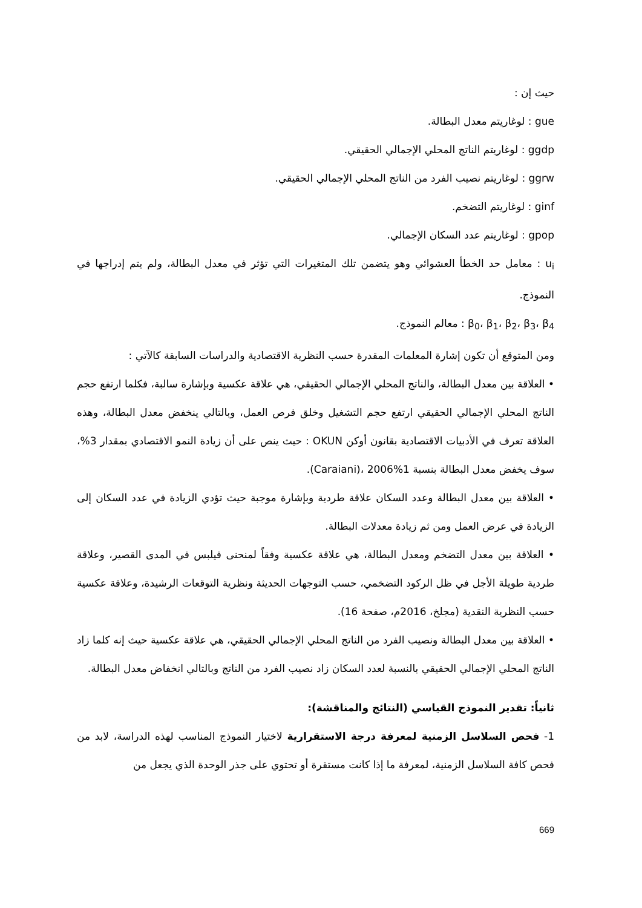حيث إن :
gue : لوغاريتم معدل البطالة.
ggdp : لوغاريتم الناتج المحلي الإجمالي الحقيقي.
ggrw : لوغاريتم نصيب الفرد من الناتج المحلي الإجمالي الحقيقي.
ginf : لوغاريتم التضخم.
gpop : لوغاريتم عدد السكان الإجمالي.
u<sub>i</sub> : معامل حد الخطأ العشوائي وهو يتضمن تلك المتغيرات التي تؤثر في معدل البطالة، ولم يتم إدراجها في النموذج.
β<sub>0</sub>، β<sub>1</sub>، β<sub>2</sub>، β<sub>3</sub>، β<sub>4</sub> : معالم النموذج.
ومن المتوقع أن تكون إشارة المعلمات المقدرة حسب النظرية الاقتصادية والدراسات السابقة كالآتي :
• العلاقة بين معدل البطالة، والناتج المحلي الإجمالي الحقيقي، هي علاقة عكسية وبإشارة سالبة، فكلما ارتفع حجم الناتج المحلي الإجمالي الحقيقي ارتفع حجم التشغيل وخلق فرص العمل، وبالتالي ينخفض معدل البطالة، وهذه العلاقة تعرف في الأدبيات الاقتصادية بقانون أوكن OKUN : حيث ينص على أن زيادة النمو الاقتصادي بمقدار 3%، سوف يخفض معدل البطالة بنسبة 1%Caraiani)، 2006).
• العلاقة بين معدل البطالة وعدد السكان علاقة طردية وبإشارة موجبة حيث تؤدي الزيادة في عدد السكان إلى الزيادة في عرض العمل ومن ثم زيادة معدلات البطالة.
• العلاقة بين معدل التضخم ومعدل البطالة، هي علاقة عكسية وفقاً لمنحنى فيلبس في المدى القصير، وعلاقة طردية طويلة الأجل في ظل الركود التضخمي، حسب التوجهات الحديثة ونظرية التوقعات الرشيدة، وعلاقة عكسية حسب النظرية النقدية (مجلخ، 2016م، صفحة 16).
• العلاقة بين معدل البطالة ونصيب الفرد من الناتج المحلي الإجمالي الحقيقي، هي علاقة عكسية حيث إنه كلما زاد الناتج المحلي الإجمالي الحقيقي بالنسبة لعدد السكان زاد نصيب الفرد من الناتج وبالتالي انخفاض معدل البطالة.
ثانياً: تقدير النموذج القياسي (النتائج والمناقشة):
1- فحص السلاسل الزمنية لمعرفة درجة الاستقرارية لاختيار النموذج المناسب لهذه الدراسة، لابد من فحص كافة السلاسل الزمنية، لمعرفة ما إذا كانت مستقرة أو تحتوي على جذر الوحدة الذي يجعل من
669